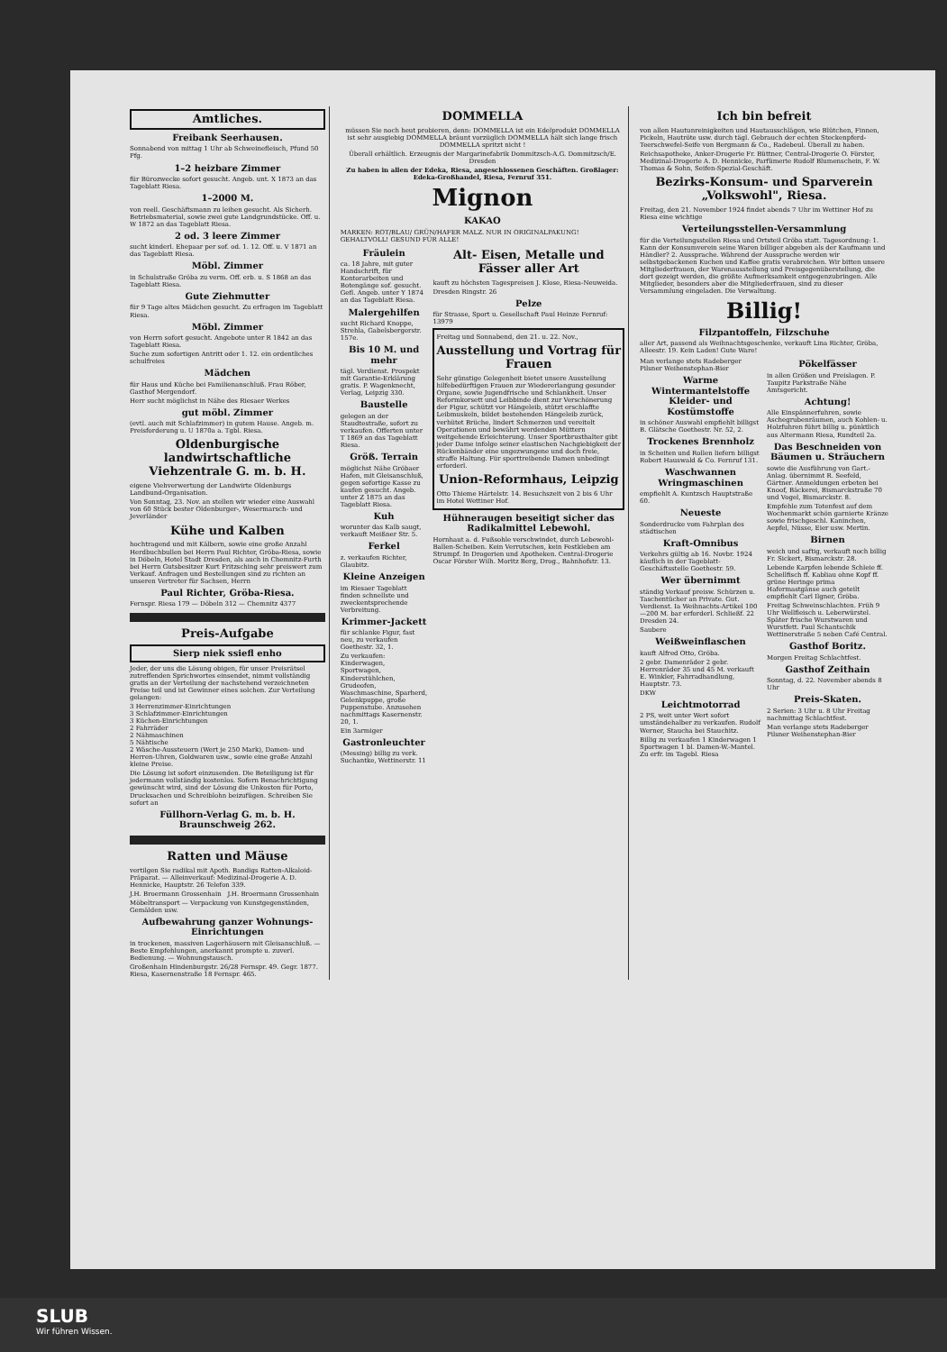Amtliches.
Freibank Seerhausen.
Sonnabend von mittag 1 Uhr ab Schweinefleisch, Pfund 50 Pfg.
1–2 heizbare Zimmer
für Bürozwecke sofort gesucht. Angeb. unt. X 1873 an das Tageblatt Riesa.
1–2000 M.
von reell. Geschäftsmann zu leihen gesucht. Als Sicherh. Betriebsmaterial, sowie zwei gute Landgrundstücke. Off. u. W 1872 an das Tageblatt Riesa.
2 od. 3 leere Zimmer
sucht kinderl. Ehepaar per sof. od. 1. 12. Off. u. V 1871 an das Tageblatt Riesa.
Möbl. Zimmer
in Schulstraße Gröba zu verm. Off. erb. u. S 1868 an das Tageblatt Riesa.
Gute Ziehmutter
für 9 Tage altes Mädchen gesucht. Zu erfragen im Tageblatt Riesa.
Möbl. Zimmer
von Herrn sofort gesucht. Angebote unter R 1842 an das Tageblatt Riesa.
Suche zum sofortigen Antritt oder 1. 12. ein ordentliches schulfreies
Mädchen
für Haus und Küche bei Familienanschluß. Frau Röber, Gasthof Mergendorf.
Herr sucht möglichst in Nähe des Riesaer Werkes
gut möbl. Zimmer
(evtl. auch mit Schlafzimmer) in gutem Hause. Angeb. m. Preisforderung u. U 1870a a. Tgbl. Riesa.
Oldenburgische landwirtschaftliche Viehzentrale G. m. b. H.
eigene Viehverwertung der Landwirte Oldenburgs Landbund-Organisation.
Von Sonntag, 23. Nov. an stellen wir wieder eine Auswahl von 60 Stück bester Oldenburger-, Wesermarsch- und Jeverländer
Kühe und Kalben
hochtragend und mit Kälbern, sowie eine große Anzahl Herdbuchbullen bei Herrn Paul Richter, Gröba-Riesa, sowie in Döbeln, Hotel Stadt Dresden, als auch in Chemnitz-Furth bei Herrn Gutsbesitzer Kurt Fritzsching sehr preiswert zum Verkauf. Anfragen und Bestellungen sind zu richten an unseren Vertreter für Sachsen, Herrn
Paul Richter, Gröba-Riesa.
Fernspr. Riesa 179 — Döbeln 312 — Chemnitz 4377
Preis-Aufgabe
Sierp niek ssiefl enho
Jeder, der uns die Lösung obigen, für unser Preisrätsel zutreffenden Sprichwortes einsendet, nimmt vollständig gratis an der Verteilung der nachstehend verzeichneten Preise teil und ist Gewinner eines solchen. Zur Verteilung gelangen:
3 Herrenzimmer-Einrichtungen
3 Schlafzimmer-Einrichtungen
3 Küchen-Einrichtungen
2 Fahrräder
2 Nähmaschinen
5 Nähtische
2 Wäsche-Aussteuern (Wert je 250 Mark), Damen- und Herren-Uhren, Goldwaren usw., sowie eine große Anzahl kleine Preise.
Die Lösung ist sofort einzusenden. Die Beteiligung ist für jedermann vollständig kostenlos. Sofern Benachrichtigung gewünscht wird, sind der Lösung die Unkosten für Porto, Drucksachen und Schreiblohn beizufügen. Schreiben Sie sofort an
Füllhorn-Verlag G. m. b. H. Braunschweig 262.
Ratten und Mäuse
vertilgen Sie radikal mit Apoth. Bandigs Ratten-Alkaloid-Präparat. — Alleinverkauf: Medizinal-Drogerie A. D. Hennicke, Hauptstr. 26 Telefon 339.
J.H. Broermann Grossenhain J.H. Broermann Grossenhain
Möbeltransport — Verpackung von Kunstgegenständen, Gemälden usw.
Aufbewahrung ganzer Wohnungs-Einrichtungen
in trockenen, massiven Lagerhäusern mit Gleisanschluß. — Beste Empfehlungen, anerkannt prompte u. zuverl. Bedienung. — Wohnungstausch.
Großenhain Hindenburgstr. 26/28 Fernspr. 49. Gegr. 1877. Riesa, Kasernenstraße 18 Fernspr. 465.
DOMMELLA
müssen Sie noch heut probieren, denn: DOMMELLA ist ein Edelprodukt DOMMELLA ist sehr ausgiebig DOMMELLA bräunt vorzüglich DOMMELLA hält sich lange frisch DOMMELLA spritzt nicht !
Überall erhältlich. Erzeugnis der Margarinefabrik Dommitzsch-A.G. Dommitzsch/E. Dresden
Zu haben in allen der Edeka, Riesa, angeschlossenen Geschäften. Großlager: Edeka-Großhandel, Riesa, Fernruf 351.
Mignon
KAKAO
MARKEN: ROT/BLAU/ GRÜN/HAFER MALZ. NUR IN ORIGINALPAKUNG! GEHALTVOLL! GESUND FÜR ALLE!
Fräulein
ca. 18 Jahre, mit guter Handschrift, für Kontorarbeiten und Botengänge sof. gesucht. Gefl. Angeb. unter Y 1874 an das Tageblatt Riesa.
Malergehilfen
sucht Richard Knoppe, Strehla, Gabelsbergerstr. 157e.
Bis 10 M. und mehr
tägl. Verdienst. Prospekt mit Garantie-Erklärung gratis. P. Wagenknecht, Verlag, Leipzig 330.
Baustelle
gelegen an der Staudtestraße, sofort zu verkaufen. Offerten unter T 1869 an das Tageblatt Riesa.
Größ. Terrain
möglichst Nähe Gröbaer Hafen, mit Gleisanschluß, gegen sofortige Kasse zu kaufen gesucht. Angeb. unter Z 1875 an das Tageblatt Riesa.
Kuh
worunter das Kalb saugt, verkauft Meißner Str. 5.
Ferkel
z. verkaufen Richter, Glaubitz.
Kleine Anzeigen
im Riesaer Tageblatt finden schnellste und zweckentsprechende Verbreitung.
Krimmer-Jackett
für schlanke Figur, fast neu, zu verkaufen Goethestr. 32, 1.
Zu verkaufen: Kinderwagen, Sportwagen, Kinderstühlchen, Grudeofen, Waschmaschine, Sparherd, Gelenkpuppe, große Puppenstube. Anzusehen nachmittags Kasernenstr. 20, 1.
Ein 3armiger
Gastronleuchter
(Messing) billig zu verk. Suchantke, Wettinerstr. 11
Alt- Eisen, Metalle und Fässer aller Art
kauft zu höchsten Tagespreisen J. Klose, Riesa-Neuweida.
Dresden Ringstr. 26
Pelze
für Strasse, Sport u. Gesellschaft Paul Heinze Fernruf: 13979
Freitag und Sonnabend, den 21. u. 22. Nov.,
Ausstellung und Vortrag für Frauen
Sehr günstige Gelegenheit bietet unsere Ausstellung hilfebedürftigen Frauen zur Wiedererlangung gesunder Organe, sowie Jugendfrische und Schlankheit. Unser Reformkorsett und Leibbinde dient zur Verschönerung der Figur, schützt vor Hängeleib, stützt erschlaffte Leibmuskeln, bildet bestehenden Hängeleib zurück, verhütet Brüche, lindert Schmerzen und vereitelt Operationen und bewährt werdenden Müttern weitgehende Erleichterung. Unser Sportbrusthalter gibt jeder Dame infolge seiner elastischen Nachgiebigkeit der Rückenbänder eine ungezwungene und doch freie, straffe Haltung. Für sporttreibende Damen unbedingt erforderl.
Union-Reformhaus, Leipzig
Otto Thieme Härtelstr. 14. Besuchszeit von 2 bis 6 Uhr im Hotel Wettiner Hof.
Hühneraugen beseitigt sicher das Radikalmittel Lebewohl.
Hornhaut a. d. Fußsohle verschwindet, durch Lebewohl-Ballen-Scheiben. Kein Verrutschen, kein Festkleben am Strumpf. In Drogerien und Apotheken. Central-Drogerie Oscar Förster Wilh. Moritz Berg, Drog., Bahnhofstr. 13.
Ich bin befreit
von allen Hautunreinigkeiten und Hautausschlägen, wie Blütchen, Finnen, Pickeln, Hautröte usw. durch tägl. Gebrauch der echten Steckenpferd-Teerschwefel-Seife von Bergmann & Co., Radebeul. Überall zu haben.
Reichsapotheke, Anker-Drogerie Fr. Büttner, Central-Drogerie O. Förster, Medizinal-Drogerie A. D. Hennicke, Parfümerie Rudolf Blumenschein, F. W. Thomas & Sohn, Seifen-Spezial-Geschäft.
Bezirks-Konsum- und Sparverein „Volkswohl", Riesa.
Freitag, den 21. November 1924 findet abends 7 Uhr im Wettiner Hof zu Riesa eine wichtige
Verteilungsstellen-Versammlung
für die Verteilungsstellen Riesa und Ortsteil Gröba statt. Tagesordnung: 1. Kann der Konsumverein seine Waren billiger abgeben als der Kaufmann und Händler? 2. Aussprache. Während der Aussprache werden wir selbstgebackenen Kuchen und Kaffee gratis verabreichen. Wir bitten unsere Mitgliederfrauen, der Warenausstellung und Preisgegenüberstellung, die dort gezeigt werden, die größte Aufmerksamkeit entgegenzubringen. Alle Mitglieder, besonders aber die Mitgliederfrauen, sind zu dieser Versammlung eingeladen. Die Verwaltung.
Billig!
Filzpantoffeln, Filzschuhe
aller Art, passend als Weihnachtsgeschenke, verkauft Lina Richter, Gröba, Alleestr. 19. Kein Laden! Gute Ware!
Man verlange stets Radeberger Pilsner Weihenstephan-Bier
Warme Wintermantelstoffe Kleider- und Kostümstoffe
in schöner Auswahl empfiehlt billigst B. Glätsche Goethestr. Nr. 52, 2.
Trockenes Brennholz
in Scheiten und Rollen liefern billigst Robert Hauswald & Co. Fernruf 131.
Waschwannen Wringmaschinen
empfiehlt A. Kuntzsch Hauptstraße 60.
Neueste
Sonderdrucke vom Fahrplan des städtischen
Kraft-Omnibus
Verkehrs gültig ab 16. Novbr. 1924 käuflich in der Tageblatt-Geschäftsstelle Goethestr. 59.
Wer übernimmt
ständig Verkauf preisw. Schürzen u. Taschentücher an Private. Gut. Verdienst. Ia Weihnachts-Artikel 100—200 M. bar erforderl. Schließf. 22 Dresden 24.
Saubere
Weißweinflaschen
kauft Alfred Otto, Gröba.
2 gebr. Damenräder 2 gebr. Herrenräder 35 und 45 M. verkauft E. Winkler, Fahrradhandlung, Hauptstr. 73.
DKW
Leichtmotorrad
2 PS, weit unter Wert sofort umständehalber zu verkaufen. Rudolf Werner, Staucha bei Stauchitz.
Billig zu verkaufen 1 Kinderwagen 1 Sportwagen 1 bl. Damen-W.-Mantel. Zu erfr. im Tagebl. Riesa
Pökelfässer
in allen Größen und Preislagen. P. Taupitz Parkstraße Nähe Amtsgericht.
Achtung!
Alle Einspännerfuhren, sowie Aschegrubenräumen, auch Kohlen- u. Holzfuhren führt billig u. pünktlich aus Altermann Riesa, Rundteil 2a.
Das Beschneiden von Bäumen u. Sträuchern
sowie die Ausführung von Gart.-Anlag. übernimmt R. Seefeld, Gärtner. Anmeldungen erbeten bei Knoof, Bäckerei, Bismarckstraße 70 und Vogel, Bismarckstr. 8.
Empfehle zum Totenfest auf dem Wochenmarkt schön garnierte Kränze sowie frischgeschl. Kaninchen, Aepfel, Nüsse, Eier usw. Mertin.
Birnen
weich und saftig, verkauft noch billig Fr. Sickert, Bismarckstr. 28.
Lebende Karpfen lebende Schleie ff. Schellfisch ff. Kabliau ohne Kopf ff. grüne Heringe prima Hafermastgänse auch geteilt empfiehlt Carl Ilgner, Gröba.
Freitag Schweinschlachten. Früh 9 Uhr Wellfleisch u. Leberwürstel. Später frische Wurstwaren und Wurstfett. Paul Schantschik Wettinerstraße 5 neben Café Central.
Gasthof Boritz.
Morgen Freitag Schlachtfest.
Gasthof Zeithain
Sonntag, d. 22. November abends 8 Uhr
Preis-Skaten.
2 Serien: 3 Uhr u. 8 Uhr Freitag nachmittag Schlachtfest.
Man verlange stets Radeberger Pilsner Weihenstephan-Bier
SLUB
Wir führen Wissen.